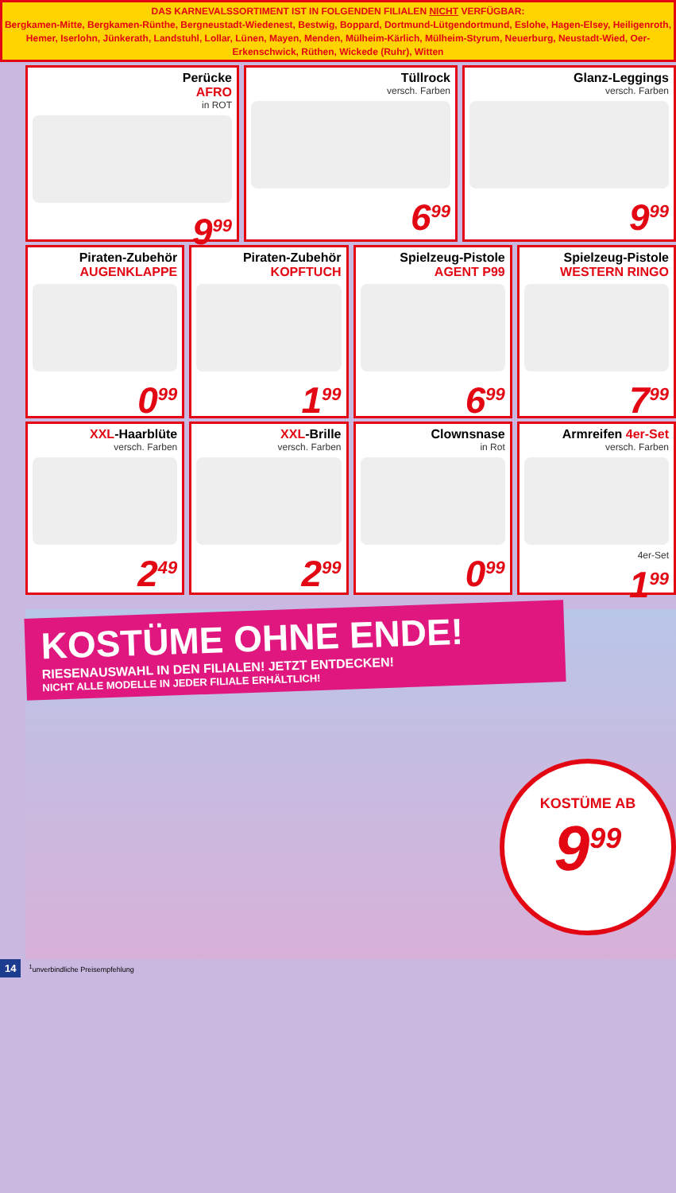DAS KARNEVALSSORTIMENT IST IN FOLGENDEN FILIALEN NICHT VERFÜGBAR:
Bergkamen-Mitte, Bergkamen-Rünthe, Bergneustadt-Wiedenest, Bestwig, Boppard, Dortmund-Lütgendortmund, Eslohe, Hagen-Elsey, Heiligenroth, Hemer, Iserlohn, Jünkerath, Landstuhl, Lollar, Lünen, Mayen, Menden, Mülheim-Kärlich, Mülheim-Styrum, Neuerburg, Neustadt-Wied, Oer-Erkenschwick, Rüthen, Wickede (Ruhr), Witten
Perücke
AFRO
in ROT
9<sup>99</sup>
Tüllrock
versch. Farben
6<sup>99</sup>
Glanz-Leggings
versch. Farben
9<sup>99</sup>
Piraten-Zubehör
AUGENKLAPPE
0<sup>99</sup>
Piraten-Zubehör
KOPFTUCH
1<sup>99</sup>
Spielzeug-Pistole
AGENT P99
6<sup>99</sup>
Spielzeug-Pistole
WESTERN RINGO
7<sup>99</sup>
XXL-Haarblüte
versch. Farben
2<sup>49</sup>
XXL-Brille
versch. Farben
2<sup>99</sup>
Clownsnase
in Rot
0<sup>99</sup>
Armreifen 4er-Set
versch. Farben
4er-Set
1<sup>99</sup>
KOSTÜME OHNE ENDE!
RIESENAUSWAHL IN DEN FILIALEN! JETZT ENTDECKEN!
NICHT ALLE MODELLE IN JEDER FILIALE ERHÄLTLICH!
KOSTÜME AB
9<sup>99</sup>
14<sup>1</sup>unverbindliche Preisempfehlung